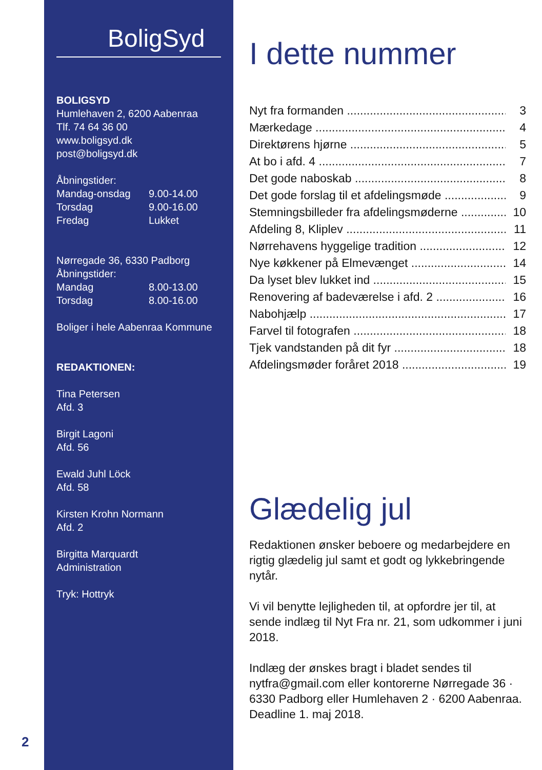BoligSyd
BOLIGSYD
Humlehaven 2, 6200 Aabenraa
Tlf. 74 64 36 00
www.boligsyd.dk
post@boligsyd.dk
Åbningstider:
Mandag-onsdag 9.00-14.00
Torsdag 9.00-16.00
Fredag Lukket
Nørregade 36, 6330 Padborg
Åbningstider:
Mandag 8.00-13.00
Torsdag 8.00-16.00
Boliger i hele Aabenraa Kommune
REDAKTIONEN:
Tina Petersen
Afd. 3
Birgit Lagoni
Afd. 56
Ewald Juhl Löck
Afd. 58
Kirsten Krohn Normann
Afd. 2
Birgitta Marquardt
Administration
Tryk: Hottryk
I dette nummer
Nyt fra formanden 3
Mærkedage 4
Direktørens hjørne 5
At bo i afd. 4 7
Det gode naboskab 8
Det gode forslag til et afdelingsmøde 9
Stemningsbilleder fra afdelingsmøderne 10
Afdeling 8, Kliplev 11
Nørrehavens hyggelige tradition 12
Nye køkkener på Elmevænget 14
Da lyset blev lukket ind 15
Renovering af badeværelse i afd. 2 16
Nabohjælp 17
Farvel til fotografen 18
Tjek vandstanden på dit fyr 18
Afdelingsmøder foråret 2018 19
Glædelig jul
Redaktionen ønsker beboere og medarbejdere en rigtig glædelig jul samt et godt og lykkebringende nytår.
Vi vil benytte lejligheden til, at opfordre jer til, at sende indlæg til Nyt Fra nr. 21, som udkommer i juni 2018.
Indlæg der ønskes bragt i bladet sendes til nytfra@gmail.com eller kontorerne Nørregade 36 · 6330 Padborg eller Humlehaven 2 · 6200 Aabenraa. Deadline 1. maj 2018.
2